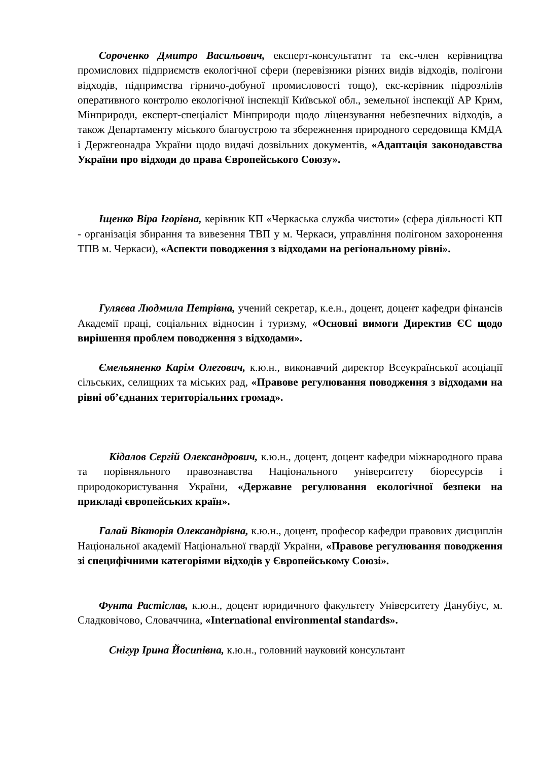Сороченко Дмитро Васильович, експерт-консультатнт та екс-член керівництва промислових підприємств екологічної сфери (перевізники різних видів відходів, полігони відходів, підпримства гірничо-добуної промисловості тощо), екс-керівник підрозлілів оперативного контролю екологічної інспекції Київської обл., земельної інспекції АР Крим, Мінприроди, експерт-спеціаліст Мінприроди щодо ліцензування небезпечних відходів, а також Департаменту міського благоустрою та збережнення природного середовища КМДА і Держгеонадра України щодо видачі дозвільних документів, «Адаптація законодавства України про відходи до права Європейського Союзу».
Іщенко Віра Ігорівна, керівник КП «Черкаська служба чистоти» (сфера діяльності КП - організація збирання та вивезення ТВП у м. Черкаси, управління полігоном захоронення ТПВ м. Черкаси), «Аспекти поводження з відходами на регіональному рівні».
Гуляєва Людмила Петрівна, учений секретар, к.е.н., доцент, доцент кафедри фінансів Академії праці, соціальних відносин і туризму, «Основні вимоги Директив ЄС щодо вирішення проблем поводження з відходами».
Ємельяненко Карім Олегович, к.ю.н., виконавчий директор Всеукраїнської асоціації сільських, селищних та міських рад, «Правове регулювання поводження з відходами на рівні об’єднаних територіальних громад».
Кідалов Сергій Олександрович, к.ю.н., доцент, доцент кафедри міжнародного права та порівняльного правознавства Національного університету біоресурсів і природокористування України, «Державне регулювання екологічної безпеки на прикладі європейських країн».
Галай Вікторія Олександрівна, к.ю.н., доцент, професор кафедри правових дисциплін Національної академії Національної гвардії України, «Правове регулювання поводження зі специфічними категоріями відходів у Європейському Союзі».
Фунта Растіслав, к.ю.н., доцент юридичного факультету Університету Данубіус, м. Сладковічово, Словаччина, «International environmental standards».
Снігур Ірина Йосипівна, к.ю.н., головний науковий консультант